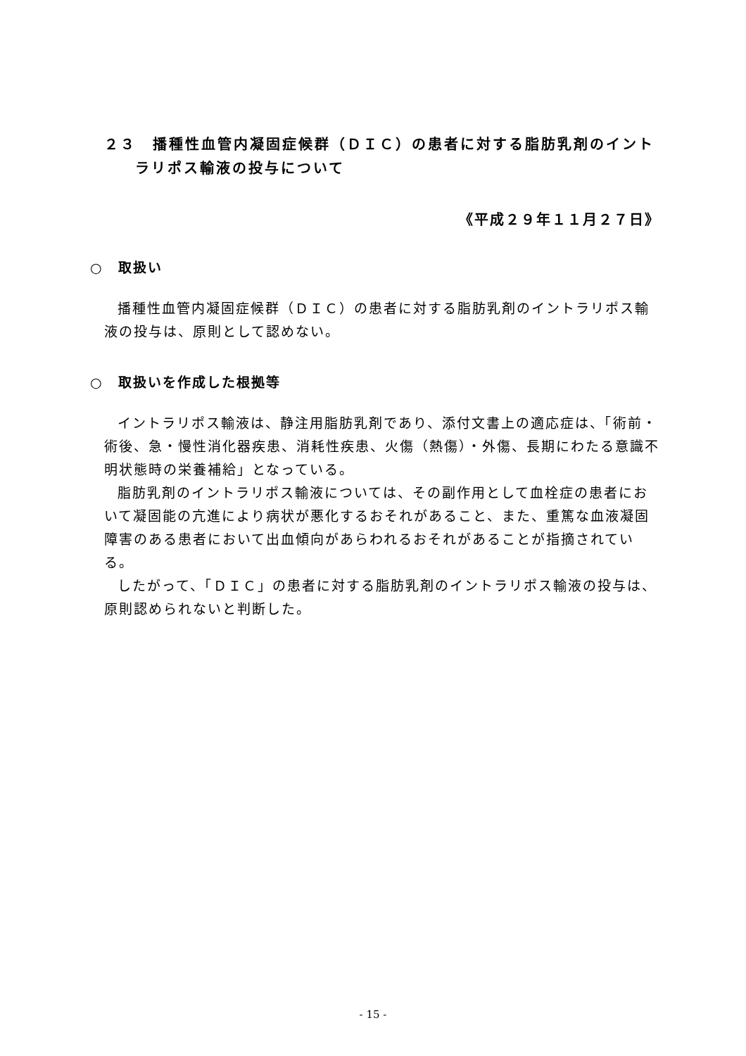２３　播種性血管内凝固症候群（ＤＩＣ）の患者に対する脂肪乳剤のイントラリポス輸液の投与について
《平成２９年１１月２７日》
○　取扱い
播種性血管内凝固症候群（ＤＩＣ）の患者に対する脂肪乳剤のイントラリポス輸液の投与は、原則として認めない。
○　取扱いを作成した根拠等
イントラリポス輸液は、静注用脂肪乳剤であり、添付文書上の適応症は、「術前・術後、急・慢性消化器疾患、消耗性疾患、火傷（熱傷）・外傷、長期にわたる意識不明状態時の栄養補給」となっている。
脂肪乳剤のイントラリポス輸液については、その副作用として血栓症の患者において凝固能の亢進により病状が悪化するおそれがあること、また、重篤な血液凝固障害のある患者において出血傾向があらわれるおそれがあることが指摘されている。
したがって、「ＤＩＣ」の患者に対する脂肪乳剤のイントラリポス輸液の投与は、原則認められないと判断した。
- 15 -